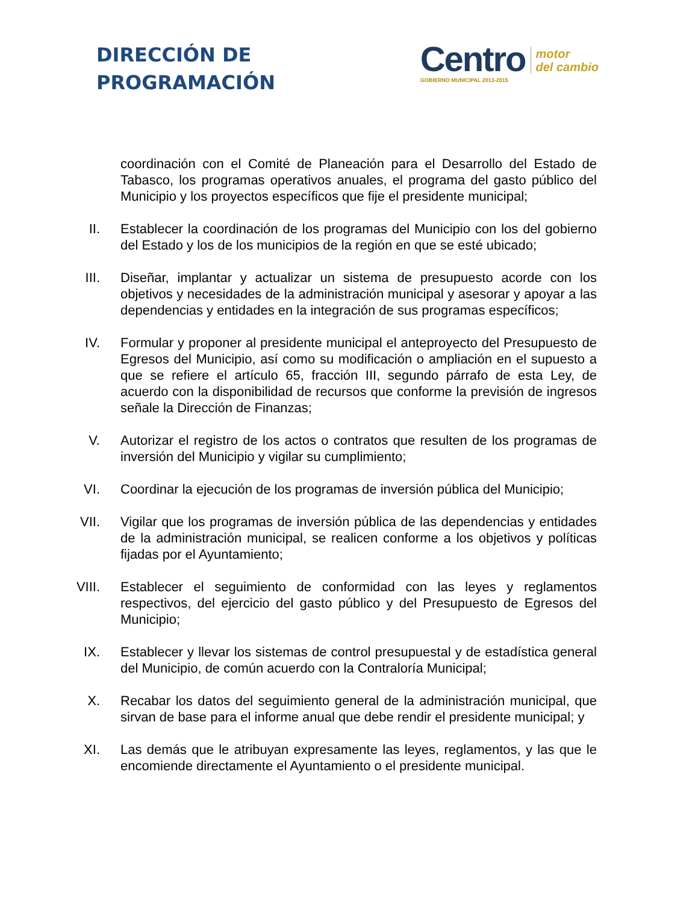DIRECCIÓN DE
PROGRAMACIÓN
Centro
GOBIERNO MUNICIPAL 2013-2015
motor
del cambio
coordinación con el Comité de Planeación para el Desarrollo del Estado de Tabasco, los programas operativos anuales, el programa del gasto público del Municipio y los proyectos específicos que fije el presidente municipal;
II. Establecer la coordinación de los programas del Municipio con los del gobierno del Estado y los de los municipios de la región en que se esté ubicado;
III.
Diseñar, implantar y actualizar un sistema de presupuesto acorde con los objetivos y necesidades de la administración municipal y asesorar y apoyar a las dependencias y entidades en la integración de sus programas específicos;
IV. Formular y proponer al presidente municipal el anteproyecto del Presupuesto de Egresos del Municipio, así como su modificación o ampliación en el supuesto a que se refiere el artículo 65, fracción III, segundo párrafo de esta Ley, de acuerdo con la disponibilidad de recursos que conforme la previsión de ingresos señale la Dirección de Finanzas;
V. Autorizar el registro de los actos o contratos que resulten de los programas de inversión del Municipio y vigilar su cumplimiento;
VI. Coordinar la ejecución de los programas de inversión pública del Municipio;
VII.
Vigilar que los programas de inversión pública de las dependencias y entidades de la administración municipal, se realicen conforme a los objetivos y políticas fijadas por el Ayuntamiento;
VIII.
Establecer el seguimiento de conformidad con las leyes y reglamentos respectivos, del ejercicio del gasto público y del Presupuesto de Egresos del Municipio;
IX. Establecer y llevar los sistemas de control presupuestal y de estadística general del Municipio, de común acuerdo con la Contraloría Municipal;
X. Recabar los datos del seguimiento general de la administración municipal, que sirvan de base para el informe anual que debe rendir el presidente municipal; y
XI. Las demás que le atribuyan expresamente las leyes, reglamentos, y las que le encomiende directamente el Ayuntamiento o el presidente municipal.